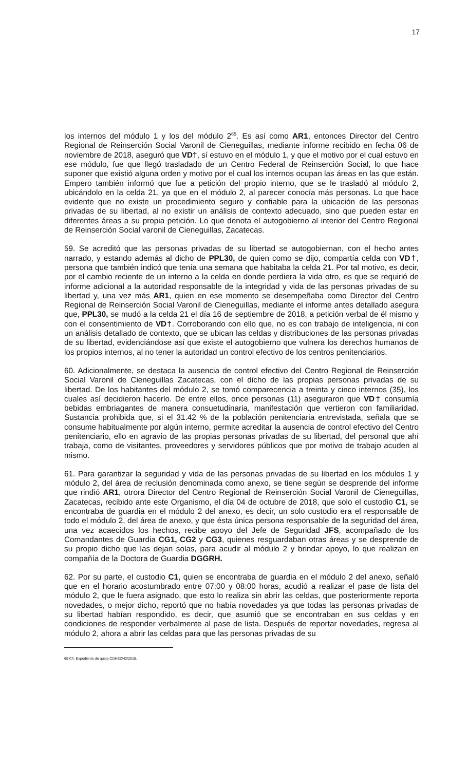17
los internos del módulo 1 y los del módulo 2<sup>65</sup>. Es así como AR1, entonces Director del Centro Regional de Reinserción Social Varonil de Cieneguillas, mediante informe recibido en fecha 06 de noviembre de 2018, aseguró que VD†, sí estuvo en el módulo 1, y que el motivo por el cual estuvo en ese módulo, fue que llegó trasladado de un Centro Federal de Reinserción Social, lo que hace suponer que existió alguna orden y motivo por el cual los internos ocupan las áreas en las que están. Empero también informó que fue a petición del propio interno, que se le trasladó al módulo 2, ubicándolo en la celda 21, ya que en el módulo 2, al parecer conocía más personas. Lo que hace evidente que no existe un procedimiento seguro y confiable para la ubicación de las personas privadas de su libertad, al no existir un análisis de contexto adecuado, sino que pueden estar en diferentes áreas a su propia petición. Lo que denota el autogobierno al interior del Centro Regional de Reinserción Social varonil de Cieneguillas, Zacatecas.
59. Se acreditó que las personas privadas de su libertad se autogobiernan, con el hecho antes narrado, y estando además al dicho de PPL30, de quien como se dijo, compartía celda con VD†, persona que también indicó que tenía una semana que habitaba la celda 21. Por tal motivo, es decir, por el cambio reciente de un interno a la celda en donde perdiera la vida otro, es que se requirió de informe adicional a la autoridad responsable de la integridad y vida de las personas privadas de su libertad y, una vez más AR1, quien en ese momento se desempeñaba como Director del Centro Regional de Reinserción Social Varonil de Cieneguillas, mediante el informe antes detallado asegura que, PPL30, se mudó a la celda 21 el día 16 de septiembre de 2018, a petición verbal de él mismo y con el consentimiento de VD†. Corroborando con ello que, no es con trabajo de inteligencia, ni con un análisis detallado de contexto, que se ubican las celdas y distribuciones de las personas privadas de su libertad, evidenciándose así que existe el autogobierno que vulnera los derechos humanos de los propios internos, al no tener la autoridad un control efectivo de los centros penitenciarios.
60. Adicionalmente, se destaca la ausencia de control efectivo del Centro Regional de Reinserción Social Varonil de Cieneguillas Zacatecas, con el dicho de las propias personas privadas de su libertad. De los habitantes del módulo 2, se tomó comparecencia a treinta y cinco internos (35), los cuales así decidieron hacerlo. De entre ellos, once personas (11) aseguraron que VD† consumía bebidas embriagantes de manera consuetudinaria, manifestación que vertieron con familiaridad. Sustancia prohibida que, si el 31.42 % de la población penitenciaria entrevistada, señala que se consume habitualmente por algún interno, permite acreditar la ausencia de control efectivo del Centro penitenciario, ello en agravio de las propias personas privadas de su libertad, del personal que ahí trabaja, como de visitantes, proveedores y servidores públicos que por motivo de trabajo acuden al mismo.
61. Para garantizar la seguridad y vida de las personas privadas de su libertad en los módulos 1 y módulo 2, del área de reclusión denominada como anexo, se tiene según se desprende del informe que rindió AR1, otrora Director del Centro Regional de Reinserción Social Varonil de Cieneguillas, Zacatecas, recibido ante este Organismo, el día 04 de octubre de 2018, que solo el custodio C1, se encontraba de guardia en el módulo 2 del anexo, es decir, un solo custodio era el responsable de todo el módulo 2, del área de anexo, y que ésta única persona responsable de la seguridad del área, una vez acaecidos los hechos, recibe apoyo del Jefe de Seguridad JFS, acompañado de los Comandantes de Guardia CG1, CG2 y CG3, quienes resguardaban otras áreas y se desprende de su propio dicho que las dejan solas, para acudir al módulo 2 y brindar apoyo, lo que realizan en compañía de la Doctora de Guardia DGGRH.
62. Por su parte, el custodio C1, quien se encontraba de guardia en el módulo 2 del anexo, señaló que en el horario acostumbrado entre 07:00 y 08:00 horas, acudió a realizar el pase de lista del módulo 2, que le fuera asignado, que esto lo realiza sin abrir las celdas, que posteriormente reporta novedades, o mejor dicho, reportó que no había novedades ya que todas las personas privadas de su libertad habían respondido, es decir, que asumió que se encontraban en sus celdas y en condiciones de responder verbalmente al pase de lista. Después de reportar novedades, regresa al módulo 2, ahora a abrir las celdas para que las personas privadas de su
65 Cfr. Expediente de queja CDHEZ/42/2018.